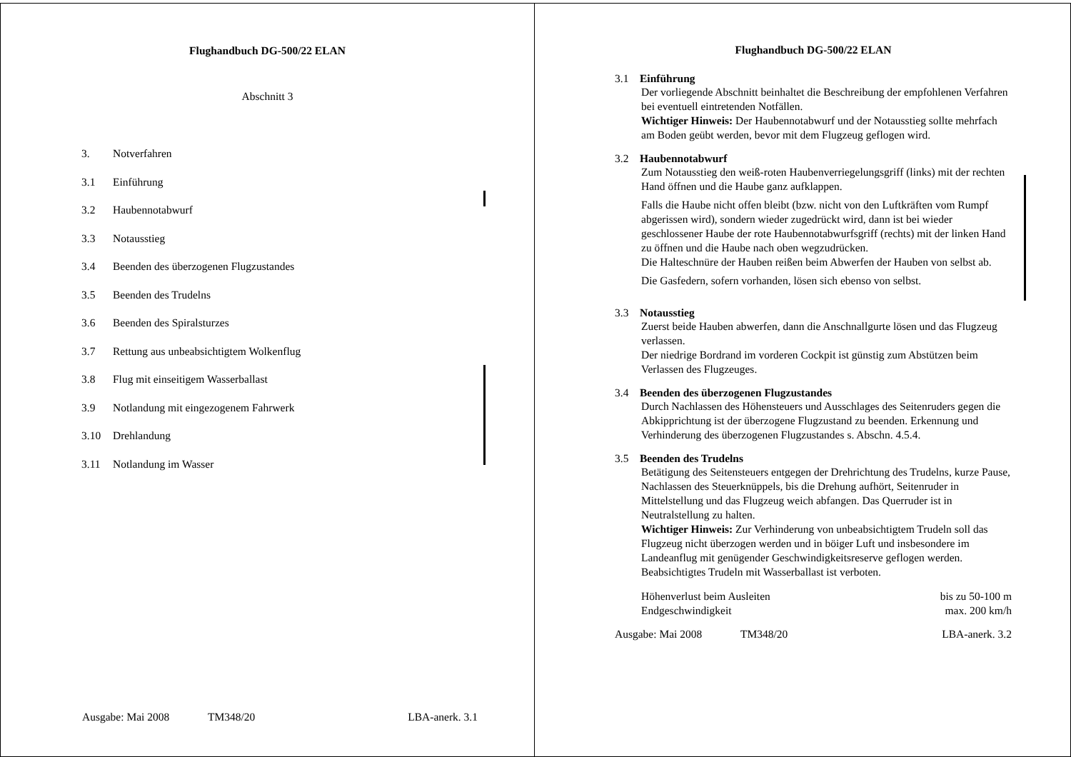Flughandbuch DG-500/22 ELAN
Abschnitt 3
3. Notverfahren
3.1 Einführung
3.2 Haubennotabwurf
3.3 Notausstieg
3.4 Beenden des überzogenen Flugzustandes
3.5 Beenden des Trudelns
3.6 Beenden des Spiralsturzes
3.7 Rettung aus unbeabsichtigtem Wolkenflug
3.8 Flug mit einseitigem Wasserballast
3.9 Notlandung mit eingezogenem Fahrwerk
3.10 Drehlandung
3.11 Notlandung im Wasser
Ausgabe: Mai 2008 TM348/20 LBA-anerk. 3.1
Flughandbuch DG-500/22 ELAN
3.1 Einführung
Der vorliegende Abschnitt beinhaltet die Beschreibung der empfohlenen Verfahren bei eventuell eintretenden Notfällen.
Wichtiger Hinweis: Der Haubennotabwurf und der Notausstieg sollte mehrfach am Boden geübt werden, bevor mit dem Flugzeug geflogen wird.
3.2 Haubennotabwurf
Zum Notausstieg den weiß-roten Haubenverriegelungsgriff (links) mit der rechten Hand öffnen und die Haube ganz aufklappen.
Falls die Haube nicht offen bleibt (bzw. nicht von den Luftkräften vom Rumpf abgerissen wird), sondern wieder zugedrückt wird, dann ist bei wieder geschlossener Haube der rote Haubennotabwurfsgriff (rechts) mit der linken Hand zu öffnen und die Haube nach oben wegzudrücken.
Die Halteschnüre der Hauben reißen beim Abwerfen der Hauben von selbst ab.
Die Gasfedern, sofern vorhanden, lösen sich ebenso von selbst.
3.3 Notausstieg
Zuerst beide Hauben abwerfen, dann die Anschnallgurte lösen und das Flugzeug verlassen.
Der niedrige Bordrand im vorderen Cockpit ist günstig zum Abstützen beim Verlassen des Flugzeuges.
3.4 Beenden des überzogenen Flugzustandes
Durch Nachlassen des Höhensteuers und Ausschlages des Seitenruders gegen die Abkipprichtung ist der überzogene Flugzustand zu beenden. Erkennung und Verhinderung des überzogenen Flugzustandes s. Abschn. 4.5.4.
3.5 Beenden des Trudelns
Betätigung des Seitensteuers entgegen der Drehrichtung des Trudelns, kurze Pause, Nachlassen des Steuerknüppels, bis die Drehung aufhört, Seitenruder in Mittelstellung und das Flugzeug weich abfangen. Das Querruder ist in Neutralstellung zu halten.
Wichtiger Hinweis: Zur Verhinderung von unbeabsichtigtem Trudeln soll das Flugzeug nicht überzogen werden und in böiger Luft und insbesondere im Landeanflug mit genügender Geschwindigkeitsreserve geflogen werden.
Beabsichtigtes Trudeln mit Wasserballast ist verboten.
Höhenverlust beim Ausleiten bis zu 50-100 m
Endgeschwindigkeit max. 200 km/h
Ausgabe: Mai 2008 TM348/20 LBA-anerk. 3.2